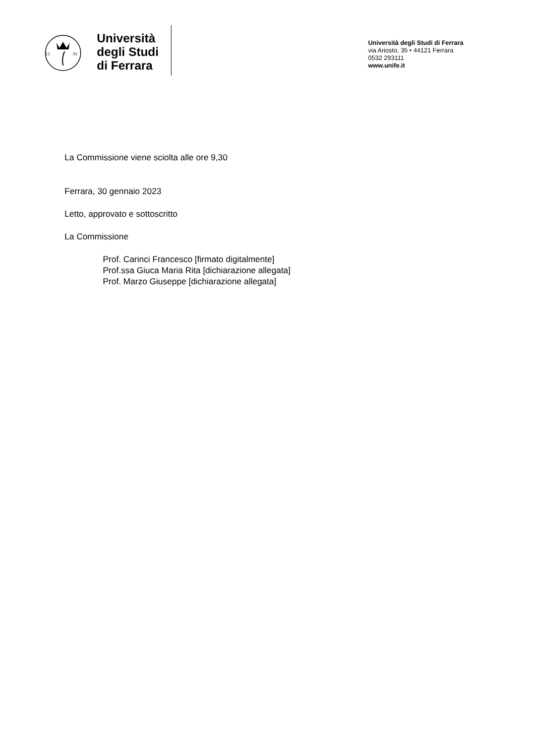13
91
Università
degli Studi
di Ferrara
Università degli Studi di Ferrara
via Ariosto, 35 • 44121 Ferrara
0532 293111
www.unife.it
La Commissione viene sciolta alle ore 9,30
Ferrara, 30 gennaio 2023
Letto, approvato e sottoscritto
La Commissione
Prof. Carinci Francesco [firmato digitalmente]
Prof.ssa Giuca Maria Rita [dichiarazione allegata]
Prof. Marzo Giuseppe [dichiarazione allegata]